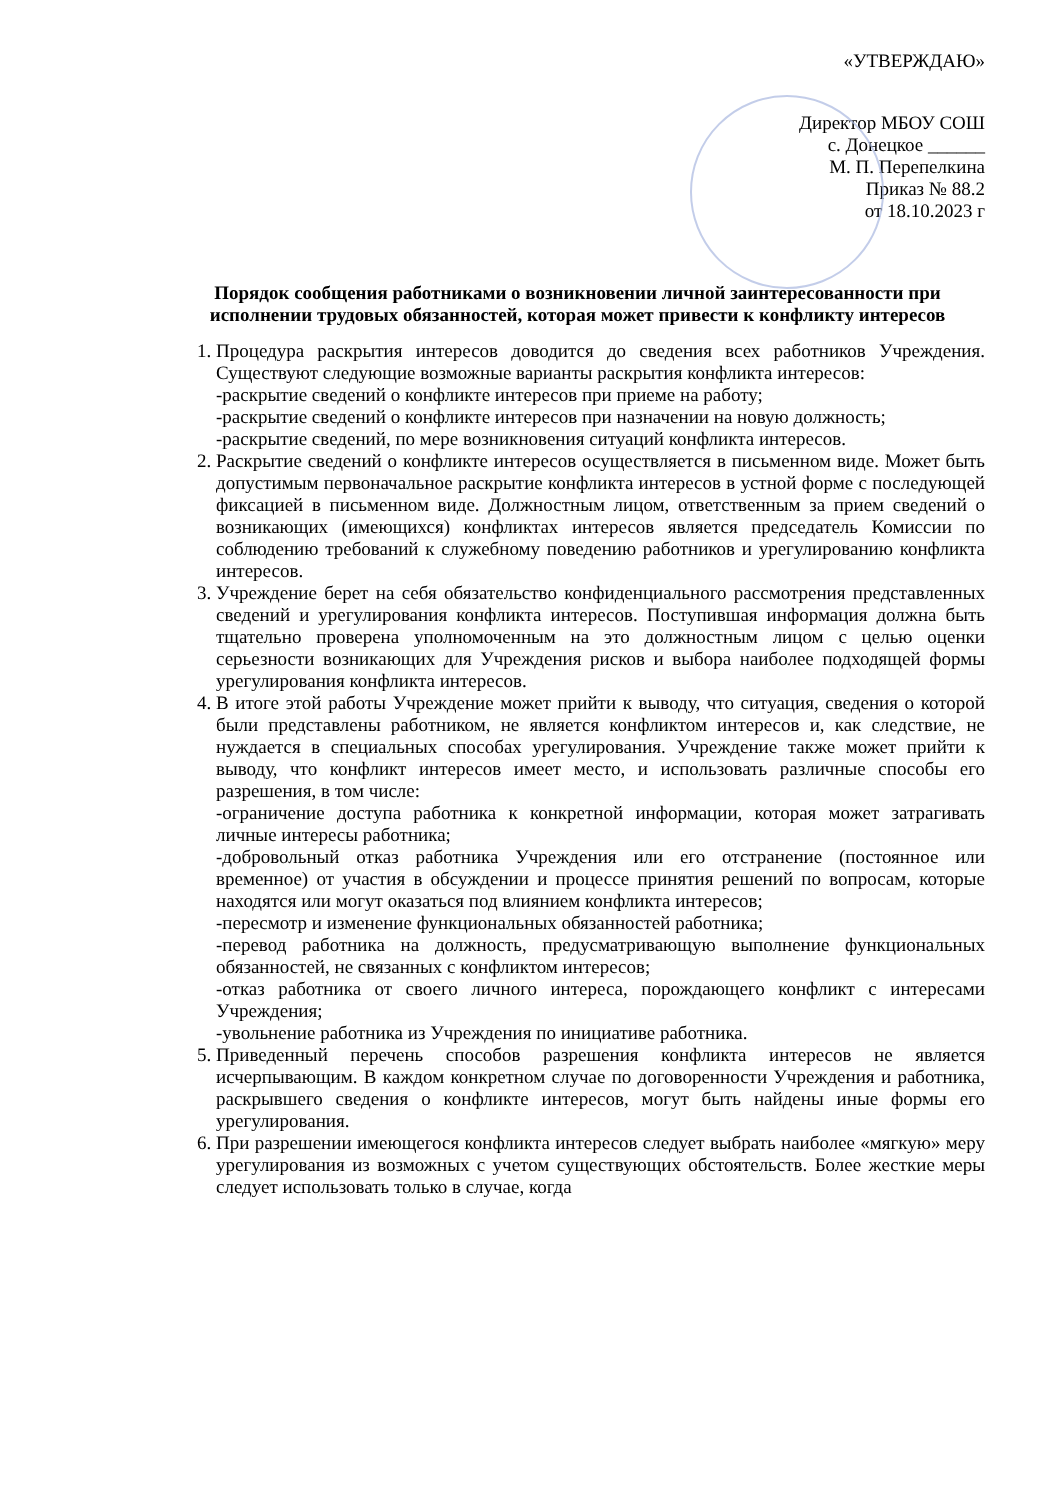«УТВЕРЖДАЮ»
Директор МБОУ СОШ
с. Донецкое ______
М. П. Перепелкина
Приказ № 88.2
от 18.10.2023 г
Порядок сообщения работниками о возникновении личной заинтересованности при исполнении трудовых обязанностей, которая может привести к конфликту интересов
1. Процедура раскрытия интересов доводится до сведения всех работников Учреждения. Существуют следующие возможные варианты раскрытия конфликта интересов:
-раскрытие сведений о конфликте интересов при приеме на работу;
-раскрытие сведений о конфликте интересов при назначении на новую должность;
-раскрытие сведений, по мере возникновения ситуаций конфликта интересов.
2. Раскрытие сведений о конфликте интересов осуществляется в письменном виде. Может быть допустимым первоначальное раскрытие конфликта интересов в устной форме с последующей фиксацией в письменном виде. Должностным лицом, ответственным за прием сведений о возникающих (имеющихся) конфликтах интересов является председатель Комиссии по соблюдению требований к служебному поведению работников и урегулированию конфликта интересов.
3. Учреждение берет на себя обязательство конфиденциального рассмотрения представленных сведений и урегулирования конфликта интересов. Поступившая информация должна быть тщательно проверена уполномоченным на это должностным лицом с целью оценки серьезности возникающих для Учреждения рисков и выбора наиболее подходящей формы урегулирования конфликта интересов.
4. В итоге этой работы Учреждение может прийти к выводу, что ситуация, сведения о которой были представлены работником, не является конфликтом интересов и, как следствие, не нуждается в специальных способах урегулирования. Учреждение также может прийти к выводу, что конфликт интересов имеет место, и использовать различные способы его разрешения, в том числе:
-ограничение доступа работника к конкретной информации, которая может затрагивать личные интересы работника;
-добровольный отказ работника Учреждения или его отстранение (постоянное или временное) от участия в обсуждении и процессе принятия решений по вопросам, которые находятся или могут оказаться под влиянием конфликта интересов;
-пересмотр и изменение функциональных обязанностей работника;
-перевод работника на должность, предусматривающую выполнение функциональных обязанностей, не связанных с конфликтом интересов;
-отказ работника от своего личного интереса, порождающего конфликт с интересами Учреждения;
-увольнение работника из Учреждения по инициативе работника.
5. Приведенный перечень способов разрешения конфликта интересов не является исчерпывающим. В каждом конкретном случае по договоренности Учреждения и работника, раскрывшего сведения о конфликте интересов, могут быть найдены иные формы его урегулирования.
6. При разрешении имеющегося конфликта интересов следует выбрать наиболее «мягкую» меру урегулирования из возможных с учетом существующих обстоятельств. Более жесткие меры следует использовать только в случае, когда